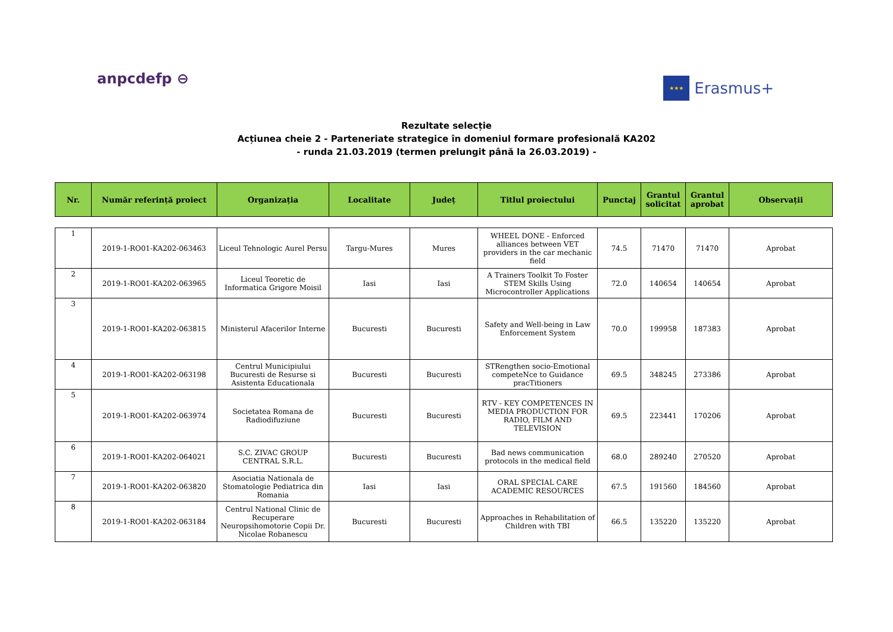anpcdefp ⊖
★★★
Erasmus+
Rezultate selecție
Acțiunea cheie 2 - Parteneriate strategice în domeniul formare profesională KA202
- runda 21.03.2019 (termen prelungit până la 26.03.2019) -
| Nr. | Număr referință proiect | Organizația | Localitate | Județ | Titlul proiectului | Punctaj | Grantul solicitat | Grantul aprobat | Observații |
| --- | --- | --- | --- | --- | --- | --- | --- | --- | --- |
| 1 | 2019-1-RO01-KA202-063463 | Liceul Tehnologic Aurel Persu | Targu-Mures | Mures | WHEEL DONE - Enforced alliances between VET providers in the car mechanic field | 74.5 | 71470 | 71470 | Aprobat |
| 2 | 2019-1-RO01-KA202-063965 | Liceul Teoretic de Informatica Grigore Moisil | Iasi | Iasi | A Trainers Toolkit To Foster STEM Skills Using Microcontroller Applications | 72.0 | 140654 | 140654 | Aprobat |
| 3 | 2019-1-RO01-KA202-063815 | Ministerul Afacerilor Interne | Bucuresti | Bucuresti | Safety and Well-being in Law Enforcement System | 70.0 | 199958 | 187383 | Aprobat |
| 4 | 2019-1-RO01-KA202-063198 | Centrul Municipiului Bucuresti de Resurse si Asistenta Educationala | Bucuresti | Bucuresti | STRengthen socio-Emotional competeNce to Guidance pracTitioners | 69.5 | 348245 | 273386 | Aprobat |
| 5 | 2019-1-RO01-KA202-063974 | Societatea Romana de Radiodifuziune | Bucuresti | Bucuresti | RTV - KEY COMPETENCES IN MEDIA PRODUCTION FOR RADIO, FILM AND TELEVISION | 69.5 | 223441 | 170206 | Aprobat |
| 6 | 2019-1-RO01-KA202-064021 | S.C. ZIVAC GROUP CENTRAL S.R.L. | Bucuresti | Bucuresti | Bad news communication protocols in the medical field | 68.0 | 289240 | 270520 | Aprobat |
| 7 | 2019-1-RO01-KA202-063820 | Asociatia Nationala de Stomatologie Pediatrica din Romania | Iasi | Iasi | ORAL SPECIAL CARE ACADEMIC RESOURCES | 67.5 | 191560 | 184560 | Aprobat |
| 8 | 2019-1-RO01-KA202-063184 | Centrul National Clinic de Recuperare Neuropsihomotorie Copii Dr. Nicolae Robanescu | Bucuresti | Bucuresti | Approaches in Rehabilitation of Children with TBI | 66.5 | 135220 | 135220 | Aprobat |